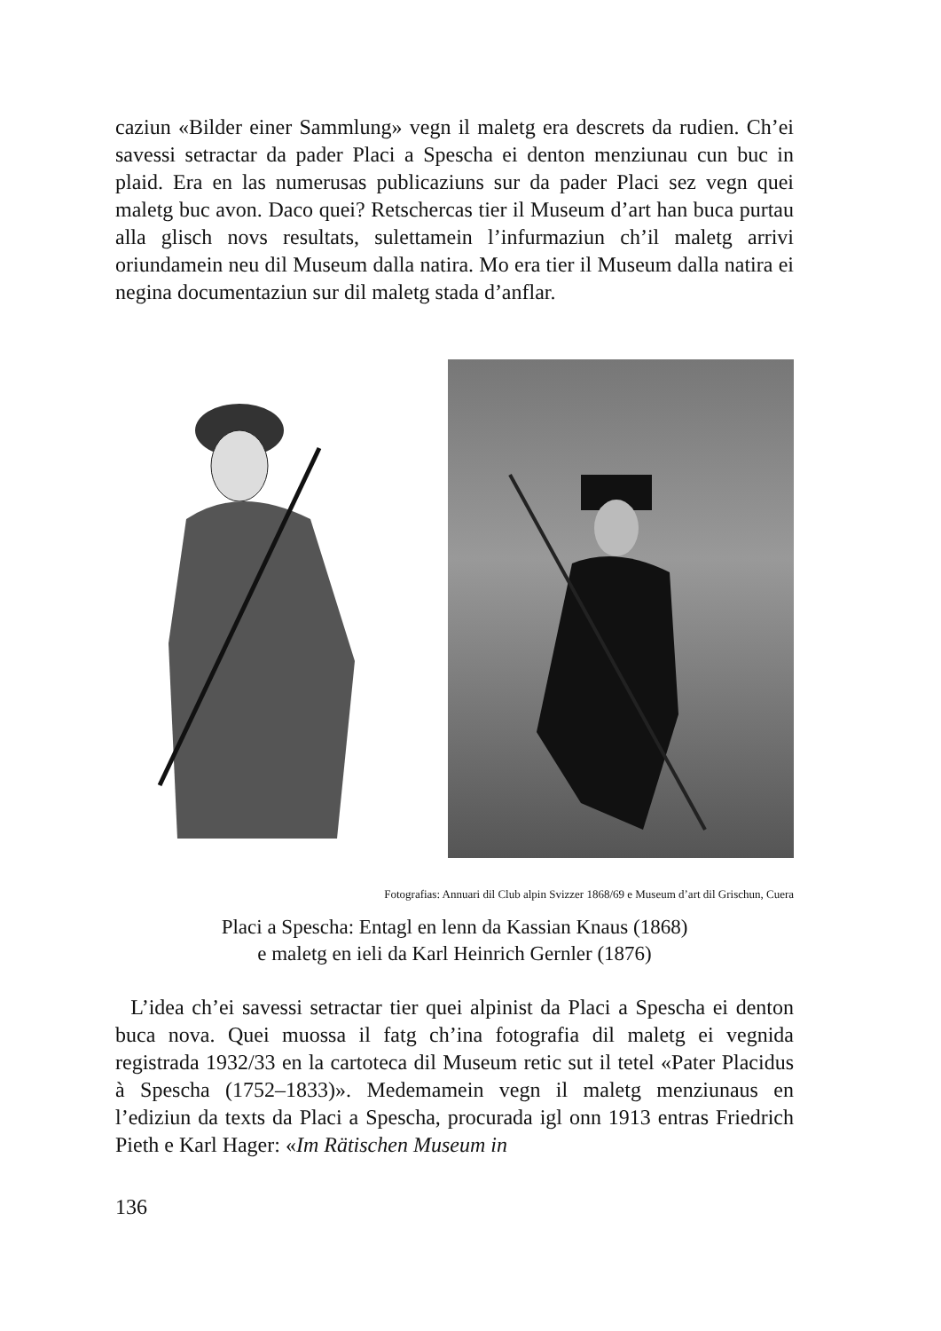caziun «Bilder einer Sammlung» vegn il maletg era descrets da rudien. Ch’ei savessi setractar da pader Placi a Spescha ei denton menziunau cun buc in plaid. Era en las numerusas publicaziuns sur da pader Placi sez vegn quei maletg buc avon. Daco quei? Retschercas tier il Museum d’art han buca purtau alla glisch novs resultats, sulettamein l’infurmaziun ch’il maletg arrivi oriundamein neu dil Museum dalla natira. Mo era tier il Museum dalla natira ei negina documentaziun sur dil maletg stada d’anflar.
Fotografias: Annuari dil Club alpin Svizzer 1868/69 e Museum d’art dil Grischun, Cuera
Placi a Spescha: Entagl en lenn da Kassian Knaus (1868)
e maletg en ieli da Karl Heinrich Gernler (1876)
L’idea ch’ei savessi setractar tier quei alpinist da Placi a Spescha ei denton buca nova. Quei muossa il fatg ch’ina fotografia dil maletg ei vegnida registrada 1932/33 en la cartoteca dil Museum retic sut il tetel «Pater Placidus à Spescha (1752–1833)». Medemamein vegn il maletg menziunaus en l’ediziun da texts da Placi a Spescha, procurada igl onn 1913 entras Friedrich Pieth e Karl Hager: «Im Rätischen Museum in
136